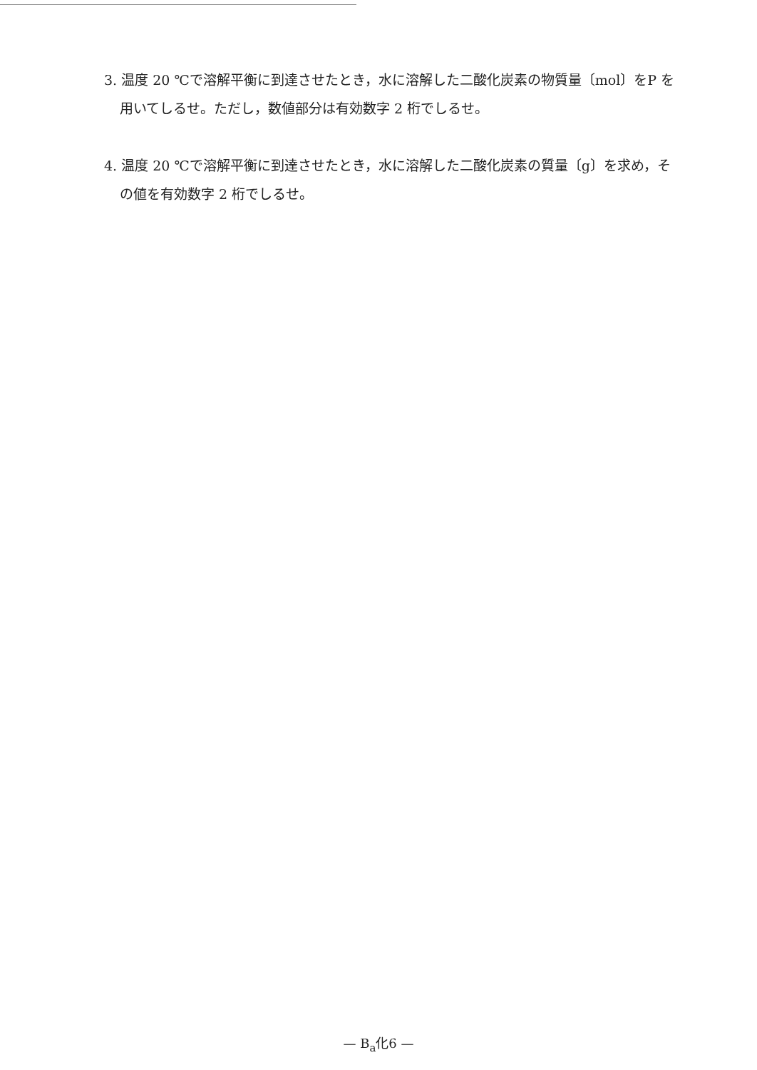3. 温度 20 ℃で溶解平衡に到達させたとき，水に溶解した二酸化炭素の物質量〔mol〕をP を用いてしるせ。ただし，数値部分は有効数字 2 桁でしるせ。
4. 温度 20 ℃で溶解平衡に到達させたとき，水に溶解した二酸化炭素の質量〔g〕を求め，その値を有効数字 2 桁でしるせ。
— B<sub>a</sub>化6 —